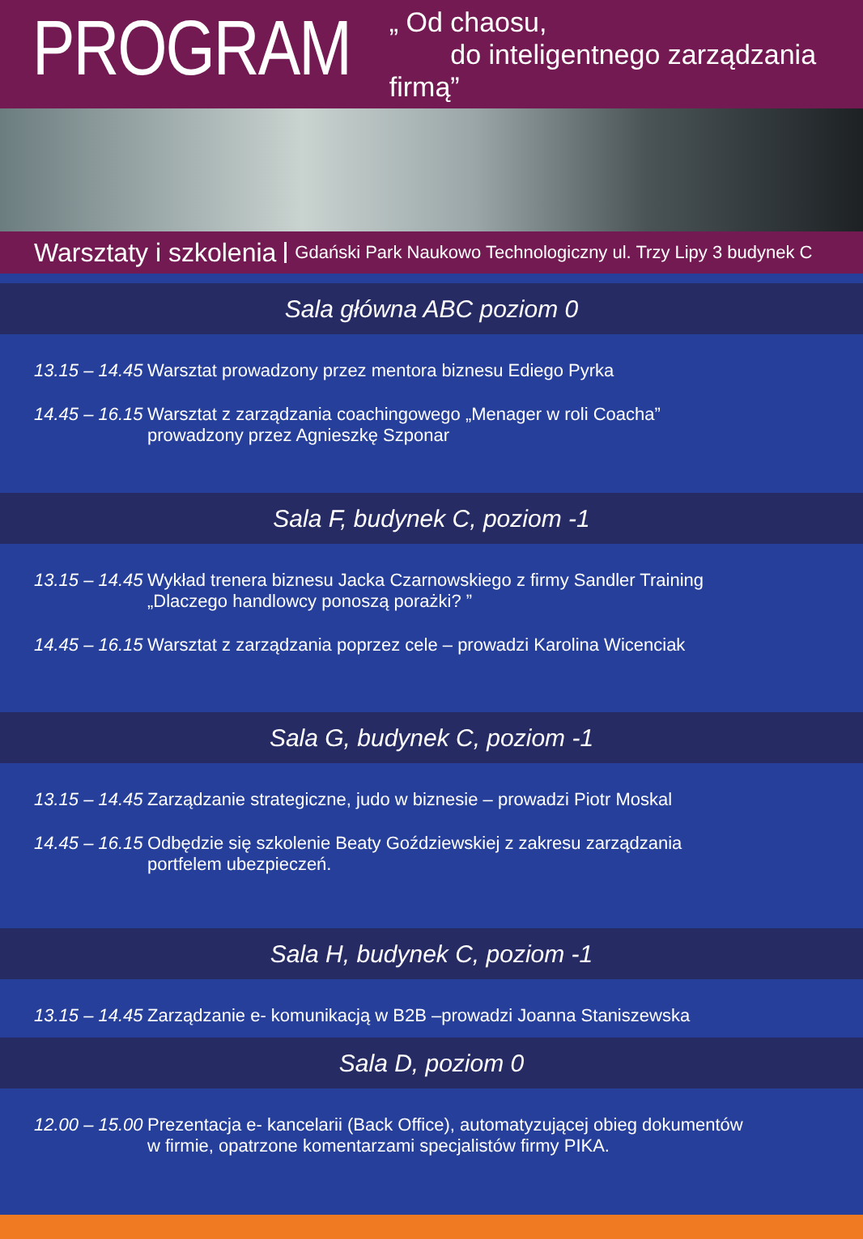PROGRAM
„ Od chaosu,
do inteligentnego zarządzania firmą”
Warsztaty i szkolenia Gdański Park Naukowo Technologiczny ul. Trzy Lipy 3 budynek C
Sala główna ABC poziom 0
13.15 – 14.45
Warsztat prowadzony przez mentora biznesu Ediego Pyrka
14.45 – 16.15
Warsztat z zarządzania coachingowego „Menager w roli Coacha”
prowadzony przez Agnieszkę Szponar
Sala F, budynek C, poziom -1
13.15 – 14.45
Wykład trenera biznesu Jacka Czarnowskiego z firmy Sandler Training
„Dlaczego handlowcy ponoszą porażki? ”
14.45 – 16.15
Warsztat z zarządzania poprzez cele – prowadzi Karolina Wicenciak
Sala G, budynek C, poziom -1
13.15 – 14.45
Zarządzanie strategiczne, judo w biznesie – prowadzi Piotr Moskal
14.45 – 16.15
Odbędzie się szkolenie Beaty Goździewskiej z zakresu zarządzania
portfelem ubezpieczeń.
Sala H, budynek C, poziom -1
13.15 – 14.45
Zarządzanie e- komunikacją w B2B –prowadzi Joanna Staniszewska
Sala D, poziom 0
12.00 – 15.00
Prezentacja e- kancelarii (Back Office), automatyzującej obieg dokumentów
w firmie, opatrzone komentarzami specjalistów firmy PIKA.